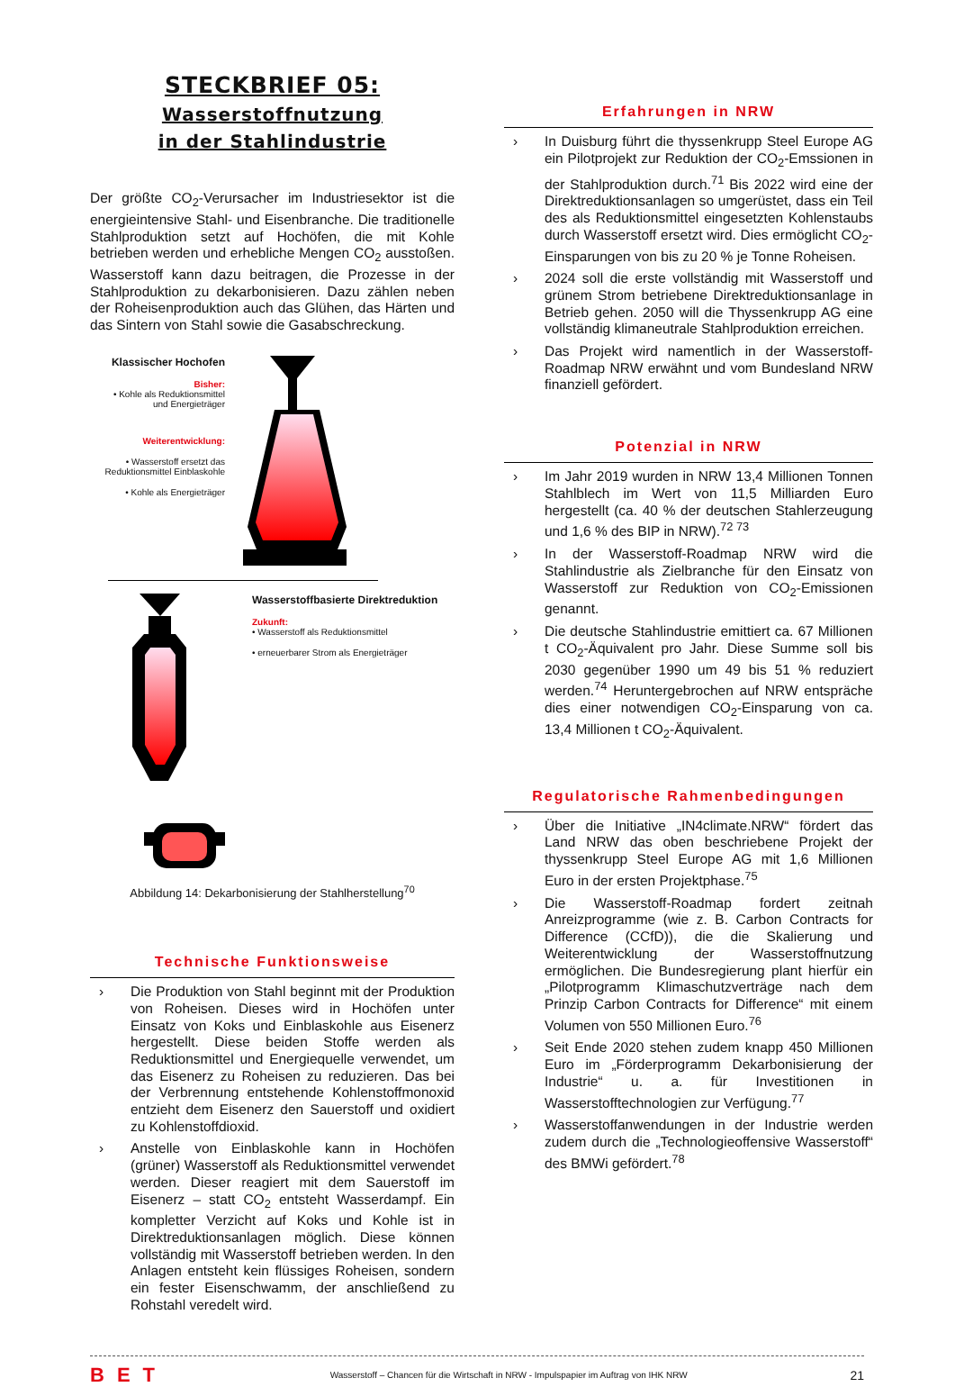STECKBRIEF 05:
Wasserstoffnutzung
in der Stahlindustrie
Der größte CO<sub>2</sub>-Verursacher im Industriesektor ist die energieintensive Stahl- und Eisenbranche. Die traditionelle Stahlproduktion setzt auf Hochöfen, die mit Kohle betrieben werden und erhebliche Mengen CO<sub>2</sub> ausstoßen. Wasserstoff kann dazu beitragen, die Prozesse in der Stahlproduktion zu dekarbonisieren. Dazu zählen neben der Roheisenproduktion auch das Glühen, das Härten und das Sintern von Stahl sowie die Gasabschreckung.
Klassischer Hochofen
Bisher:
• Kohle als Reduktionsmittel und Energieträger
Weiterentwicklung:
• Wasserstoff ersetzt das Reduktionsmittel Einblaskohle
• Kohle als Energieträger
Wasserstoffbasierte Direktreduktion
Zukunft:
• Wasserstoff als Reduktionsmittel
• erneuerbarer Strom als Energieträger
Abbildung 14: Dekarbonisierung der Stahlherstellung<sup>70</sup>
Technische Funktionsweise
› Die Produktion von Stahl beginnt mit der Produktion von Roheisen. Dieses wird in Hochöfen unter Einsatz von Koks und Einblaskohle aus Eisenerz hergestellt. Diese beiden Stoffe werden als Reduktionsmittel und Energiequelle verwendet, um das Eisenerz zu Roheisen zu reduzieren. Das bei der Verbrennung entstehende Kohlenstoffmonoxid entzieht dem Eisenerz den Sauerstoff und oxidiert zu Kohlenstoffdioxid.
› Anstelle von Einblaskohle kann in Hochöfen (grüner) Wasserstoff als Reduktionsmittel verwendet werden. Dieser reagiert mit dem Sauerstoff im Eisenerz – statt CO<sub>2</sub> entsteht Wasserdampf. Ein kompletter Verzicht auf Koks und Kohle ist in Direktreduktionsanlagen möglich. Diese können vollständig mit Wasserstoff betrieben werden. In den Anlagen entsteht kein flüssiges Roheisen, sondern ein fester Eisenschwamm, der anschließend zu Rohstahl veredelt wird.
Erfahrungen in NRW
› In Duisburg führt die thyssenkrupp Steel Europe AG ein Pilotprojekt zur Reduktion der CO<sub>2</sub>-Emssionen in der Stahlproduktion durch.<sup>71</sup> Bis 2022 wird eine der Direktreduktionsanlagen so umgerüstet, dass ein Teil des als Reduktionsmittel eingesetzten Kohlenstaubs durch Wasserstoff ersetzt wird. Dies ermöglicht CO<sub>2</sub>-Einsparungen von bis zu 20 % je Tonne Roheisen.
› 2024 soll die erste vollständig mit Wasserstoff und grünem Strom betriebene Direktreduktionsanlage in Betrieb gehen. 2050 will die Thyssenkrupp AG eine vollständig klimaneutrale Stahlproduktion erreichen.
› Das Projekt wird namentlich in der Wasserstoff-Roadmap NRW erwähnt und vom Bundesland NRW finanziell gefördert.
Potenzial in NRW
› Im Jahr 2019 wurden in NRW 13,4 Millionen Tonnen Stahlblech im Wert von 11,5 Milliarden Euro hergestellt (ca. 40 % der deutschen Stahlerzeugung und 1,6 % des BIP in NRW).<sup>72 73</sup>
› In der Wasserstoff-Roadmap NRW wird die Stahlindustrie als Zielbranche für den Einsatz von Wasserstoff zur Reduktion von CO<sub>2</sub>-Emissionen genannt.
› Die deutsche Stahlindustrie emittiert ca. 67 Millionen t CO<sub>2</sub>-Äquivalent pro Jahr. Diese Summe soll bis 2030 gegenüber 1990 um 49 bis 51 % reduziert werden.<sup>74</sup> Heruntergebrochen auf NRW entspräche dies einer notwendigen CO<sub>2</sub>-Einsparung von ca. 13,4 Millionen t CO<sub>2</sub>-Äquivalent.
Regulatorische Rahmenbedingungen
› Über die Initiative „IN4climate.NRW“ fördert das Land NRW das oben beschriebene Projekt der thyssenkrupp Steel Europe AG mit 1,6 Millionen Euro in der ersten Projektphase.<sup>75</sup>
› Die Wasserstoff-Roadmap fordert zeitnah Anreizprogramme (wie z. B. Carbon Contracts for Difference (CCfD)), die die Skalierung und Weiterentwicklung der Wasserstoffnutzung ermöglichen. Die Bundesregierung plant hierfür ein „Pilotprogramm Klimaschutzverträge nach dem Prinzip Carbon Contracts for Difference“ mit einem Volumen von 550 Millionen Euro.<sup>76</sup>
› Seit Ende 2020 stehen zudem knapp 450 Millionen Euro im „Förderprogramm Dekarbonisierung der Industrie“ u. a. für Investitionen in Wasserstofftechnologien zur Verfügung.<sup>77</sup>
› Wasserstoffanwendungen in der Industrie werden zudem durch die „Technologieoffensive Wasserstoff“ des BMWi gefördert.<sup>78</sup>
BET Wasserstoff – Chancen für die Wirtschaft in NRW - Impulspapier im Auftrag von IHK NRW 21